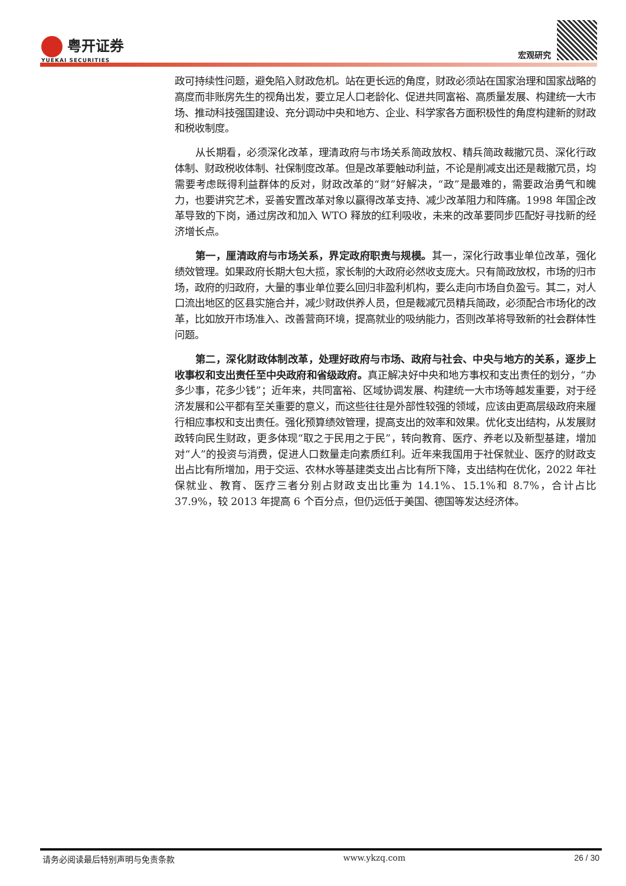粤开证券
YUEKAI SECURITIES
宏观研究
政可持续性问题，避免陷入财政危机。站在更长远的角度，财政必须站在国家治理和国家战略的高度而非账房先生的视角出发，要立足人口老龄化、促进共同富裕、高质量发展、构建统一大市场、推动科技强国建设、充分调动中央和地方、企业、科学家各方面积极性的角度构建新的财政和税收制度。
从长期看，必须深化改革，理清政府与市场关系简政放权、精兵简政裁撤冗员、深化行政体制、财政税收体制、社保制度改革。但是改革要触动利益，不论是削减支出还是裁撤冗员，均需要考虑既得利益群体的反对，财政改革的“财”好解决，“政”是最难的，需要政治勇气和魄力，也要讲究艺术，妥善安置改革对象以赢得改革支持、减少改革阻力和阵痛。1998 年国企改革导致的下岗，通过房改和加入 WTO 释放的红利吸收，未来的改革要同步匹配好寻找新的经济增长点。
第一，厘清政府与市场关系，界定政府职责与规模。其一，深化行政事业单位改革，强化绩效管理。如果政府长期大包大揽，家长制的大政府必然收支庞大。只有简政放权，市场的归市场，政府的归政府，大量的事业单位要么回归非盈利机构，要么走向市场自负盈亏。其二，对人口流出地区的区县实施合并，减少财政供养人员，但是裁减冗员精兵简政，必须配合市场化的改革，比如放开市场准入、改善营商环境，提高就业的吸纳能力，否则改革将导致新的社会群体性问题。
第二，深化财政体制改革，处理好政府与市场、政府与社会、中央与地方的关系，逐步上收事权和支出责任至中央政府和省级政府。真正解决好中央和地方事权和支出责任的划分，“办多少事，花多少钱”；近年来，共同富裕、区域协调发展、构建统一大市场等越发重要，对于经济发展和公平都有至关重要的意义，而这些往往是外部性较强的领域，应该由更高层级政府来履行相应事权和支出责任。强化预算绩效管理，提高支出的效率和效果。优化支出结构，从发展财政转向民生财政，更多体现“取之于民用之于民”，转向教育、医疗、养老以及新型基建，增加对“人”的投资与消费，促进人口数量走向素质红利。近年来我国用于社保就业、医疗的财政支出占比有所增加，用于交运、农林水等基建类支出占比有所下降，支出结构在优化，2022 年社保就业、教育、医疗三者分别占财政支出比重为 14.1%、15.1%和 8.7%，合计占比 37.9%，较 2013 年提高 6 个百分点，但仍远低于美国、德国等发达经济体。
请务必阅读最后特别声明与免责条款 www.ykzq.com 26 / 30